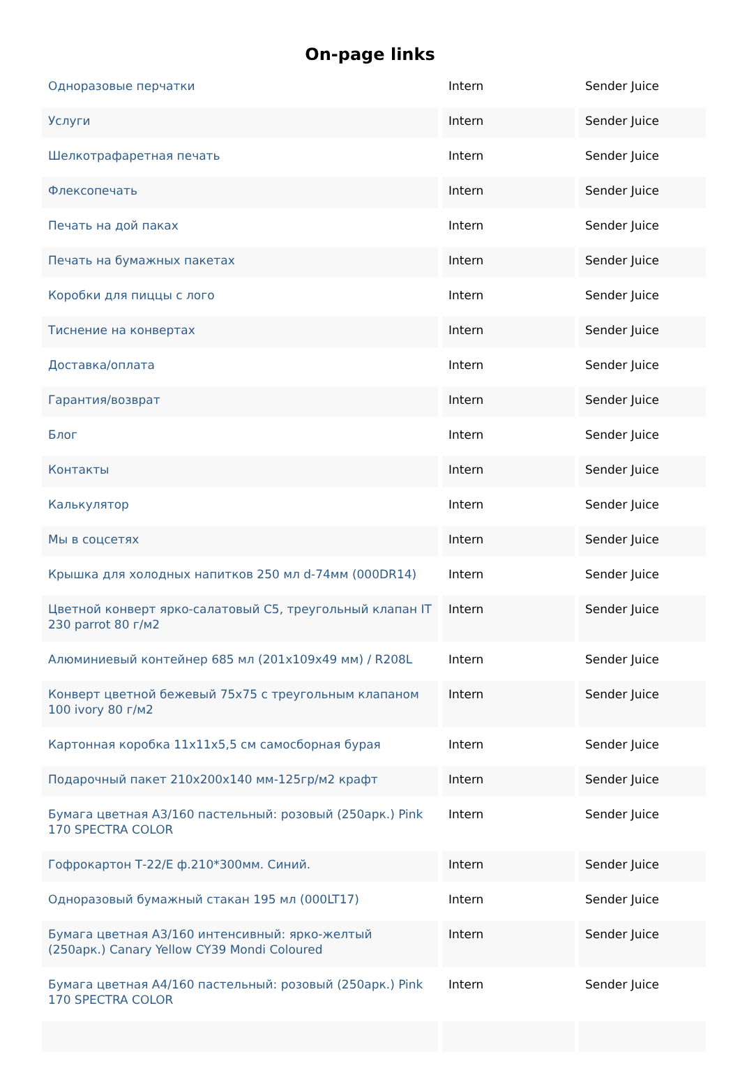On-page links
| Одноразовые перчатки | Intern | Sender Juice |
| Услуги | Intern | Sender Juice |
| Шелкотрафаретная печать | Intern | Sender Juice |
| Флексопечать | Intern | Sender Juice |
| Печать на дой паках | Intern | Sender Juice |
| Печать на бумажных пакетах | Intern | Sender Juice |
| Коробки для пиццы с лого | Intern | Sender Juice |
| Тиснение на конвертах | Intern | Sender Juice |
| Доставка/оплата | Intern | Sender Juice |
| Гарантия/возврат | Intern | Sender Juice |
| Блог | Intern | Sender Juice |
| Контакты | Intern | Sender Juice |
| Калькулятор | Intern | Sender Juice |
| Мы в соцсетях | Intern | Sender Juice |
| Крышка для холодных напитков 250 мл d-74мм (000DR14) | Intern | Sender Juice |
| Цветной конверт ярко-салатовый С5, треугольный клапан IT 230 parrot 80 г/м2 | Intern | Sender Juice |
| Алюминиевый контейнер 685 мл (201х109х49 мм) / R208L | Intern | Sender Juice |
| Конверт цветной бежевый 75х75 с треугольным клапаном 100 ivory 80 г/м2 | Intern | Sender Juice |
| Картонная коробка 11x11x5,5 см самосборная бурая | Intern | Sender Juice |
| Подарочный пакет 210х200х140 мм-125гр/м2 крафт | Intern | Sender Juice |
| Бумага цветная А3/160 пастельный: розовый (250арк.) Pink 170 SPECTRA COLOR | Intern | Sender Juice |
| Гофрокартон Т-22/Е ф.210*300мм. Синий. | Intern | Sender Juice |
| Одноразовый бумажный стакан 195 мл (000LT17) | Intern | Sender Juice |
| Бумага цветная А3/160 интенсивный: ярко-желтый (250арк.) Canary Yellow CY39 Mondi Coloured | Intern | Sender Juice |
| Бумага цветная А4/160 пастельный: розовый (250арк.) Pink 170 SPECTRA COLOR | Intern | Sender Juice |